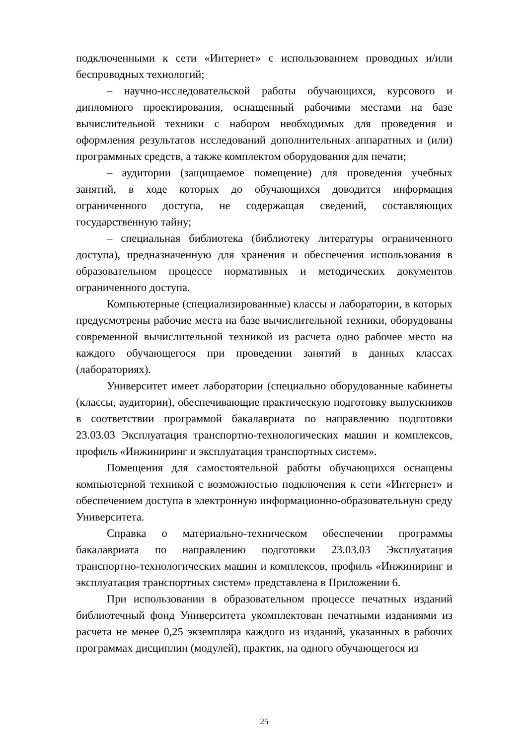подключенными к сети «Интернет» с использованием проводных и/или беспроводных технологий;
– научно-исследовательской работы обучающихся, курсового и дипломного проектирования, оснащенный рабочими местами на базе вычислительной техники с набором необходимых для проведения и оформления результатов исследований дополнительных аппаратных и (или) программных средств, а также комплектом оборудования для печати;
– аудитории (защищаемое помещение) для проведения учебных занятий, в ходе которых до обучающихся доводится информация ограниченного доступа, не содержащая сведений, составляющих государственную тайну;
– специальная библиотека (библиотеку литературы ограниченного доступа), предназначенную для хранения и обеспечения использования в образовательном процессе нормативных и методических документов ограниченного доступа.
Компьютерные (специализированные) классы и лаборатории, в которых предусмотрены рабочие места на базе вычислительной техники, оборудованы современной вычислительной техникой из расчета одно рабочее место на каждого обучающегося при проведении занятий в данных классах (лабораториях).
Университет имеет лаборатории (специально оборудованные кабинеты (классы, аудитории), обеспечивающие практическую подготовку выпускников в соответствии программой бакалавриата по направлению подготовки 23.03.03 Эксплуатация транспортно-технологических машин и комплексов, профиль «Инжиниринг и эксплуатация транспортных систем».
Помещения для самостоятельной работы обучающихся оснащены компьютерной техникой с возможностью подключения к сети «Интернет» и обеспечением доступа в электронную информационно-образовательную среду Университета.
Справка о материально-техническом обеспечении программы бакалавриата по направлению подготовки 23.03.03 Эксплуатация транспортно-технологических машин и комплексов, профиль «Инжиниринг и эксплуатация транспортных систем» представлена в Приложении 6.
При использовании в образовательном процессе печатных изданий библиотечный фонд Университета укомплектован печатными изданиями из расчета не менее 0,25 экземпляра каждого из изданий, указанных в рабочих программах дисциплин (модулей), практик, на одного обучающегося из
25